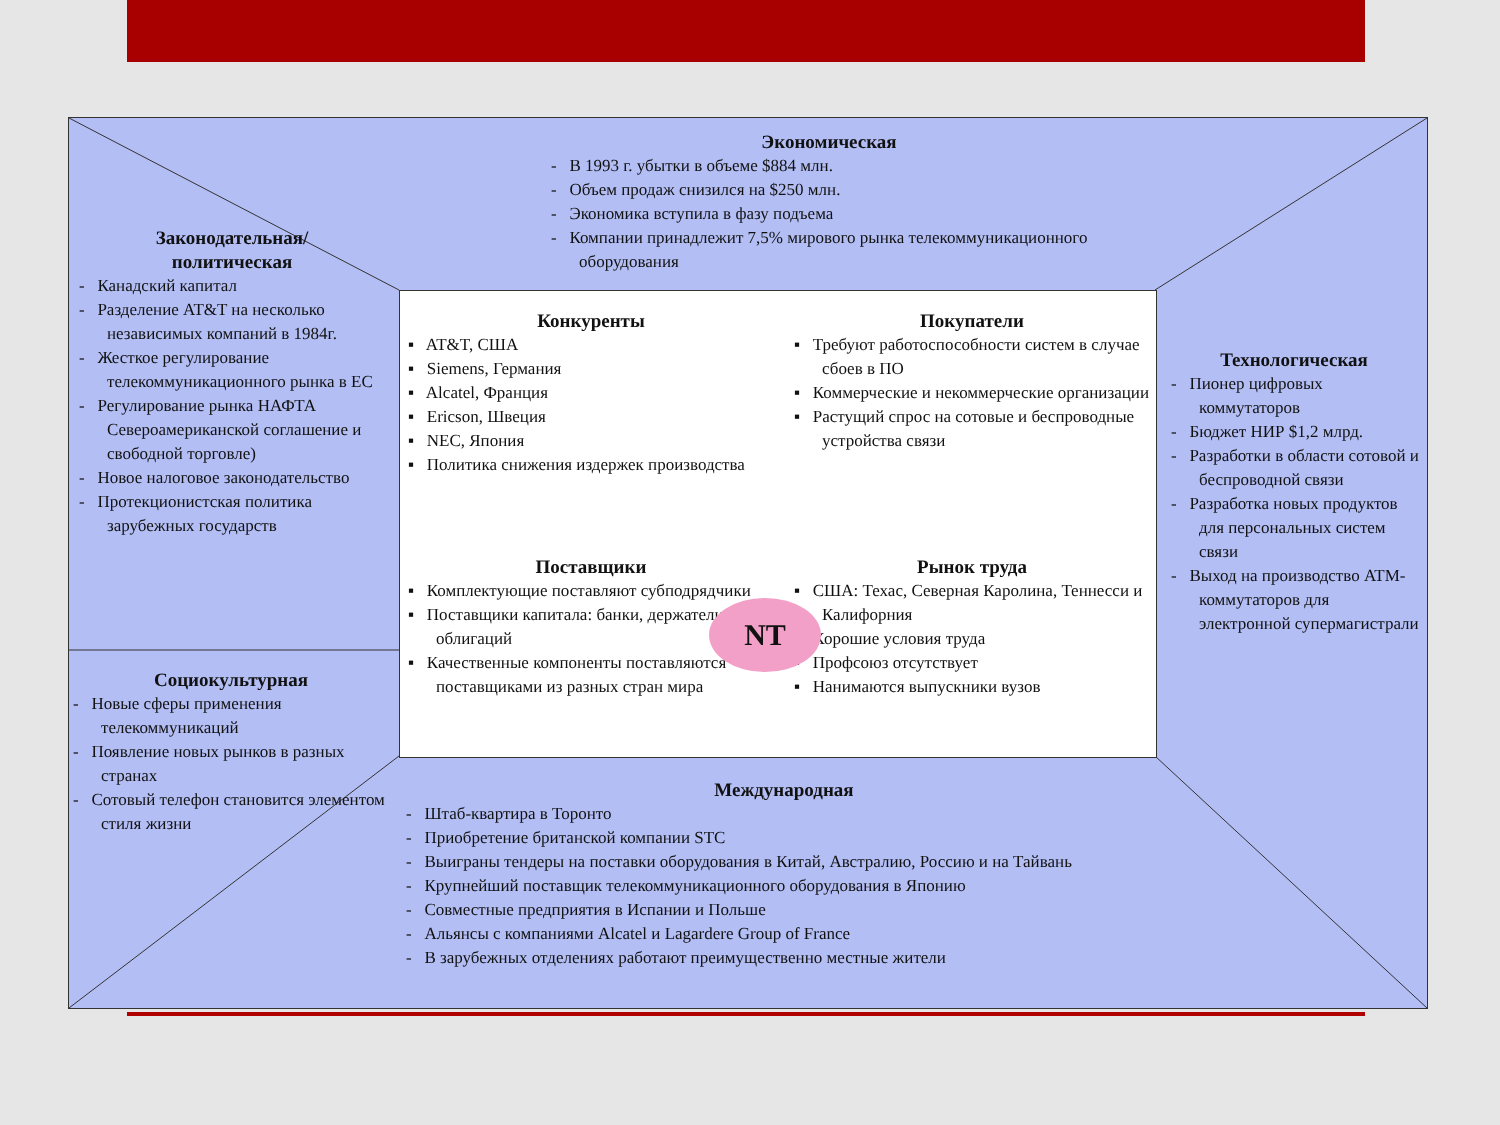Экономическая
- В 1993 г. убытки в объеме $884 млн.
- Объем продаж снизился на $250 млн.
- Экономика вступила в фазу подъема
- Компании принадлежит 7,5% мирового рынка телекоммуникационного оборудования
Законодательная/
политическая
- Канадский капитал
- Разделение AT&T на несколько независимых компаний в 1984г.
- Жесткое регулирование телекоммуникационного рынка в ЕС
- Регулирование рынка НАФТА Североамериканской соглашение и свободной торговле)
- Новое налоговое законодательство
- Протекционистская политика зарубежных государств
Социокультурная
- Новые сферы применения телекоммуникаций
- Появление новых рынков в разных странах
- Сотовый телефон становится элементом стиля жизни
Технологическая
- Пионер цифровых коммутаторов
- Бюджет НИР $1,2 млрд.
- Разработки в области сотовой и беспроводной связи
- Разработка новых продуктов для персональных систем связи
- Выход на производство ATM-коммутаторов для электронной супермагистрали
Конкуренты
▪ AT&T, США
▪ Siemens, Германия
▪ Alcatel, Франция
▪ Ericson, Швеция
▪ NEC, Япония
▪ Политика снижения издержек производства
Покупатели
▪ Требуют работоспособности систем в случае сбоев в ПО
▪ Коммерческие и некоммерческие организации
▪ Растущий спрос на сотовые и беспроводные устройства связи
Поставщики
▪ Комплектующие поставляют субподрядчики
▪ Поставщики капитала: банки, держатели облигаций
▪ Качественные компоненты поставляются поставщиками из разных стран мира
Рынок труда
▪ США: Техас, Северная Каролина, Теннесси и Калифорния
▪ Хорошие условия труда
▪ Профсоюз отсутствует
▪ Нанимаются выпускники вузов
NT
Международная
- Штаб-квартира в Торонто
- Приобретение британской компании STC
- Выиграны тендеры на поставки оборудования в Китай, Австралию, Россию и на Тайвань
- Крупнейший поставщик телекоммуникационного оборудования в Японию
- Совместные предприятия в Испании и Польше
- Альянсы с компаниями Alcatel и Lagardere Group of France
- В зарубежных отделениях работают преимущественно местные жители